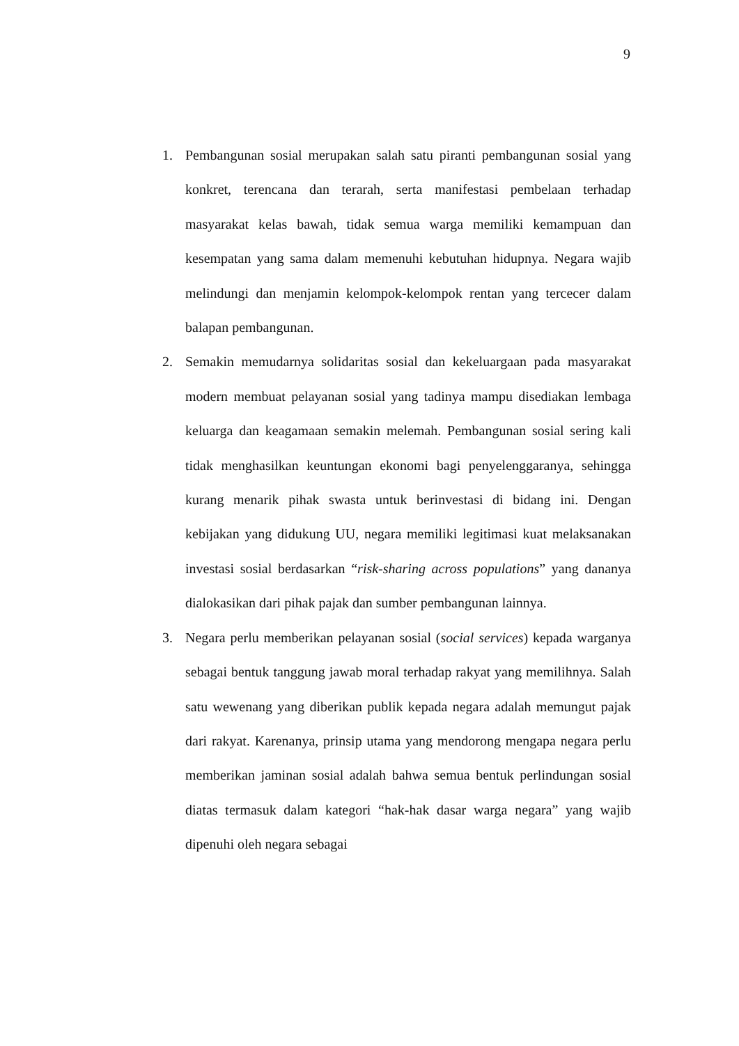9
1. Pembangunan sosial merupakan salah satu piranti pembangunan sosial yang konkret, terencana dan terarah, serta manifestasi pembelaan terhadap masyarakat kelas bawah, tidak semua warga memiliki kemampuan dan kesempatan yang sama dalam memenuhi kebutuhan hidupnya. Negara wajib melindungi dan menjamin kelompok-kelompok rentan yang tercecer dalam balapan pembangunan.
2. Semakin memudarnya solidaritas sosial dan kekeluargaan pada masyarakat modern membuat pelayanan sosial yang tadinya mampu disediakan lembaga keluarga dan keagamaan semakin melemah. Pembangunan sosial sering kali tidak menghasilkan keuntungan ekonomi bagi penyelenggaranya, sehingga kurang menarik pihak swasta untuk berinvestasi di bidang ini. Dengan kebijakan yang didukung UU, negara memiliki legitimasi kuat melaksanakan investasi sosial berdasarkan “risk-sharing across populations” yang dananya dialokasikan dari pihak pajak dan sumber pembangunan lainnya.
3. Negara perlu memberikan pelayanan sosial (social services) kepada warganya sebagai bentuk tanggung jawab moral terhadap rakyat yang memilihnya. Salah satu wewenang yang diberikan publik kepada negara adalah memungut pajak dari rakyat. Karenanya, prinsip utama yang mendorong mengapa negara perlu memberikan jaminan sosial adalah bahwa semua bentuk perlindungan sosial diatas termasuk dalam kategori “hak-hak dasar warga negara” yang wajib dipenuhi oleh negara sebagai